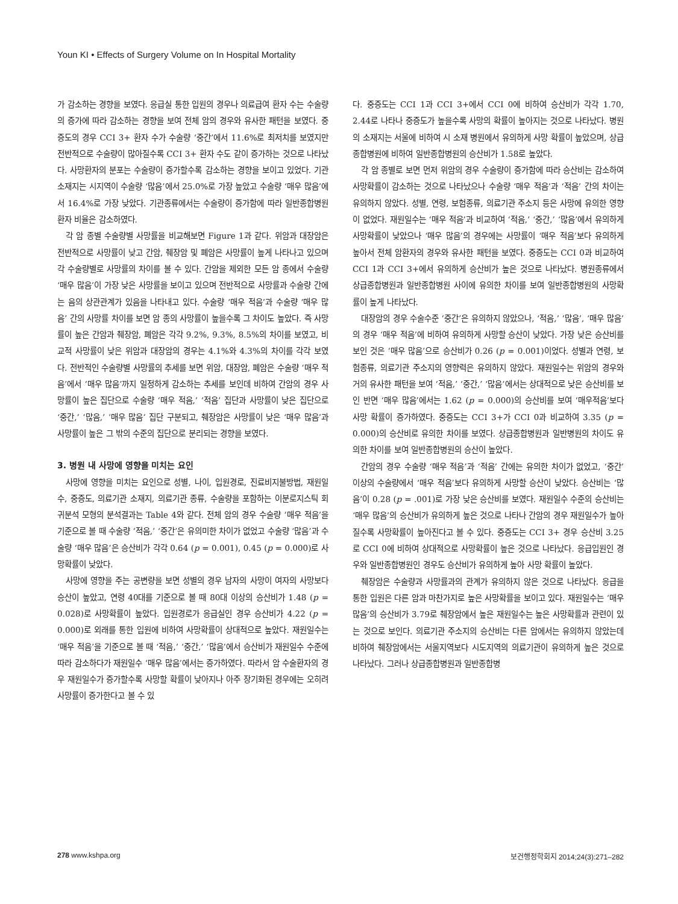Youn KI • Effects of Surgery Volume on In Hospital Mortality
가 감소하는 경향을 보였다. 응급실 통한 입원의 경우나 의료급여 환자 수는 수술량의 증가에 따라 감소하는 경향을 보여 전체 암의 경우와 유사한 패턴을 보였다. 중증도의 경우 CCI 3+ 환자 수가 수술량 ‘중간’에서 11.6%로 최저치를 보였지만 전반적으로 수술량이 많아질수록 CCI 3+ 환자 수도 같이 증가하는 것으로 나타났다. 사망환자의 분포는 수술량이 증가할수록 감소하는 경향을 보이고 있었다. 기관소재지는 시지역이 수술량 ‘많음’에서 25.0%로 가장 높았고 수술량 ‘매우 많음’에서 16.4%로 가장 낮았다. 기관종류에서는 수술량이 증가함에 따라 일반종합병원 환자 비율은 감소하였다.
각 암 종별 수술량별 사망률을 비교해보면 Figure 1과 같다. 위암과 대장암은 전반적으로 사망률이 낮고 간암, 췌장암 및 폐암은 사망률이 높게 나타나고 있으며 각 수술량별로 사망률의 차이를 볼 수 있다. 간암을 제외한 모든 암 종에서 수술량 ‘매우 많음’이 가장 낮은 사망률을 보이고 있으며 전반적으로 사망률과 수술량 간에는 음의 상관관계가 있음을 나타내고 있다. 수술량 ‘매우 적음’과 수술량 ‘매우 많음’ 간의 사망률 차이를 보면 암 종의 사망률이 높을수록 그 차이도 높았다. 즉 사망률이 높은 간암과 췌장암, 폐암은 각각 9.2%, 9.3%, 8.5%의 차이를 보였고, 비교적 사망률이 낮은 위암과 대장암의 경우는 4.1%와 4.3%의 차이를 각각 보였다. 전반적인 수술량별 사망률의 추세를 보면 위암, 대장암, 폐암은 수술량 ‘매우 적음’에서 ‘매우 많음’까지 일정하게 감소하는 추세를 보인데 비하여 간암의 경우 사망률이 높은 집단으로 수술량 ‘매우 적음,’ ‘적음’ 집단과 사망률이 낮은 집단으로 ‘중간,’ ‘많음,’ ‘매우 많음’ 집단 구분되고, 췌장암은 사망률이 낮은 ‘매우 많음’과 사망률이 높은 그 밖의 수준의 집단으로 분리되는 경향을 보였다.
3. 병원 내 사망에 영향을 미치는 요인
사망에 영향을 미치는 요인으로 성별, 나이, 입원경로, 진료비지불방법, 재원일수, 중증도, 의료기관 소재지, 의료기관 종류, 수술량을 포함하는 이분로지스틱 회귀분석 모형의 분석결과는 Table 4와 같다. 전체 암의 경우 수술량 ‘매우 적음’을 기준으로 볼 때 수술량 ‘적음,’ ‘중간’은 유의미한 차이가 없었고 수술량 ‘많음’과 수술량 ‘매우 많음’은 승산비가 각각 0.64 (p = 0.001), 0.45 (p = 0.000)로 사망확률이 낮았다.
사망에 영향을 주는 공변량을 보면 성별의 경우 남자의 사망이 여자의 사망보다 승산이 높았고, 연령 40대를 기준으로 볼 때 80대 이상의 승산비가 1.48 (p = 0.028)로 사망확률이 높았다. 입원경로가 응급실인 경우 승산비가 4.22 (p = 0.000)로 외래를 통한 입원에 비하여 사망확률이 상대적으로 높았다. 재원일수는 ‘매우 적음’을 기준으로 볼 때 ‘적음,’ ‘중간,’ ‘많음’에서 승산비가 재원일수 수준에 따라 감소하다가 재원일수 ‘매우 많음’에서는 증가하였다. 따라서 암 수술환자의 경우 재원일수가 증가할수록 사망할 확률이 낮아지나 아주 장기화된 경우에는 오히려 사망률이 증가한다고 볼 수 있
다. 중증도는 CCI 1과 CCI 3+에서 CCI 0에 비하여 승산비가 각각 1.70, 2.44로 나타나 중증도가 높을수록 사망의 확률이 높아지는 것으로 나타났다. 병원의 소재지는 서울에 비하여 시 소재 병원에서 유의하게 사망 확률이 높았으며, 상급종합병원에 비하여 일반종합병원의 승산비가 1.58로 높았다.
각 암 종별로 보면 먼저 위암의 경우 수술량이 증가함에 따라 승산비는 감소하여 사망확률이 감소하는 것으로 나타났으나 수술량 ‘매우 적음’과 ‘적음’ 간의 차이는 유의하지 않았다. 성별, 연령, 보험종류, 의료기관 주소지 등은 사망에 유의한 영향이 없었다. 재원일수는 ‘매우 적음’과 비교하여 ‘적음,’ ‘중간,’ ‘많음’에서 유의하게 사망확률이 낮았으나 ‘매우 많음’의 경우에는 사망률이 ‘매우 적음’보다 유의하게 높아서 전체 암환자의 경우와 유사한 패턴을 보였다. 중증도는 CCI 0과 비교하여 CCI 1과 CCI 3+에서 유의하게 승산비가 높은 것으로 나타났다. 병원종류에서 상급종합병원과 일반종합병원 사이에 유의한 차이를 보여 일반종합병원의 사망확률이 높게 나타났다.
대장암의 경우 수술수준 ‘중간’은 유의하지 않았으나, ‘적음,’ ‘많음’, ‘매우 많음’의 경우 ‘매우 적음’에 비하여 유의하게 사망할 승산이 낮았다. 가장 낮은 승산비를 보인 것은 ‘매우 많음’으로 승산비가 0.26 (p = 0.001)이었다. 성별과 연령, 보험종류, 의료기관 주소지의 영향력은 유의하지 않았다. 재원일수는 위암의 경우와 거의 유사한 패턴을 보여 ‘적음,’ ‘중간,’ ‘많음’에서는 상대적으로 낮은 승산비를 보인 반면 ‘매우 많음’에서는 1.62 (p = 0.000)의 승산비를 보여 ‘매우적음’보다 사망 확률이 증가하였다. 중증도는 CCI 3+가 CCI 0과 비교하여 3.35 (p = 0.000)의 승산비로 유의한 차이를 보였다. 상급종합병원과 일반병원의 차이도 유의한 차이를 보여 일반종합병원의 승산이 높았다.
간암의 경우 수술량 ‘매우 적음’과 ‘적음’ 간에는 유의한 차이가 없었고, ‘중간’ 이상의 수술량에서 ‘매우 적음’보다 유의하게 사망할 승산이 낮았다. 승산비는 ‘많음’이 0.28 (p = .001)로 가장 낮은 승산비를 보였다. 재원일수 수준의 승산비는 ‘매우 많음’의 승산비가 유의하게 높은 것으로 나타나 간암의 경우 재원일수가 높아질수록 사망확률이 높아진다고 볼 수 있다. 중증도는 CCI 3+ 경우 승산비 3.25로 CCI 0에 비하여 상대적으로 사망확률이 높은 것으로 나타났다. 응급입원인 경우와 일반종합병원인 경우도 승산비가 유의하게 높아 사망 확률이 높았다.
췌장암은 수술량과 사망률과의 관계가 유의하지 않은 것으로 나타났다. 응급을 통한 입원은 다른 암과 마찬가지로 높은 사망확률을 보이고 있다. 재원일수는 ‘매우 많음’의 승산비가 3.79로 췌장암에서 높은 재원일수는 높은 사망확률과 관련이 있는 것으로 보인다. 의료기관 주소지의 승산비는 다른 암에서는 유의하지 않았는데 비하여 췌장암에서는 서울지역보다 시도지역의 의료기관이 유의하게 높은 것으로 나타났다. 그러나 상급종합병원과 일반종합병
278 www.kshpa.org 보건행정학회지 2014;24(3):271–282